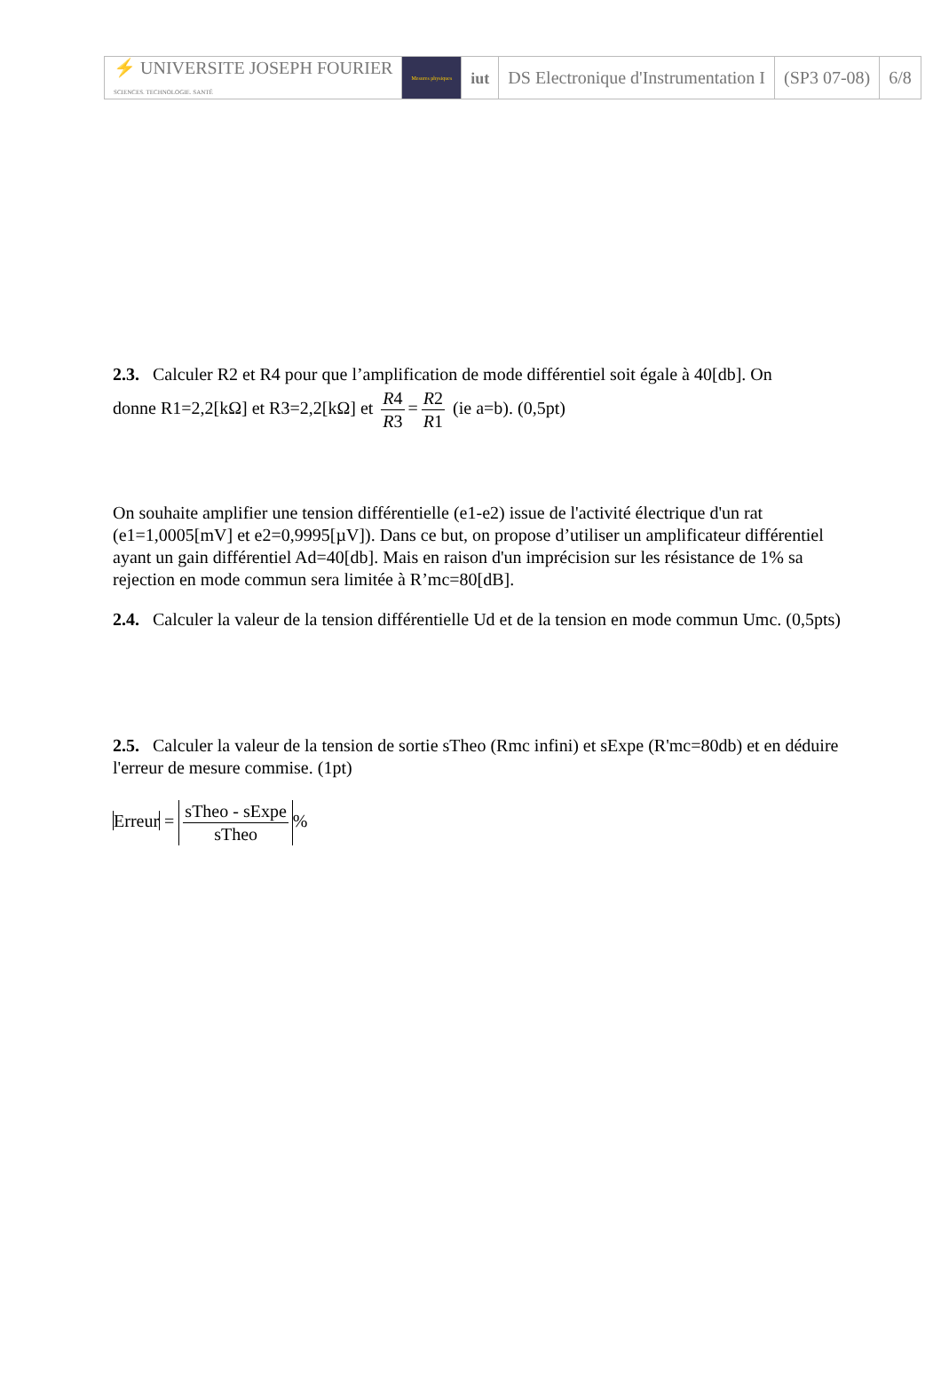| ⚡ UNIVERSITE JOSEPH FOURIER SCIENCES. TECHNOLOGIE. SANTÉ | Mesures physiques | iut | DS Electronique d'Instrumentation I | (SP3 07-08) | 6/8 |
2.3. Calculer R2 et R4 pour que l’amplification de mode différentiel soit égale à 40[db]. On
donne R1=2,2[kΩ] et R3=2,2[kΩ] et R4 R3 = R2 R1 (ie a=b). (0,5pt)
On souhaite amplifier une tension différentielle (e1-e2) issue de l'activité électrique d'un rat (e1=1,0005[mV] et e2=0,9995[µV]). Dans ce but, on propose d’utiliser un amplificateur différentiel ayant un gain différentiel Ad=40[db]. Mais en raison d'un imprécision sur les résistance de 1% sa rejection en mode commun sera limitée à R’mc=80[dB].
2.4. Calculer la valeur de la tension différentielle Ud et de la tension en mode commun Umc. (0,5pts)
2.5. Calculer la valeur de la tension de sortie sTheo (Rmc infini) et sExpe (R'mc=80db) et en déduire l'erreur de mesure commise. (1pt)
Erreur = sTheo - sExpe sTheo%